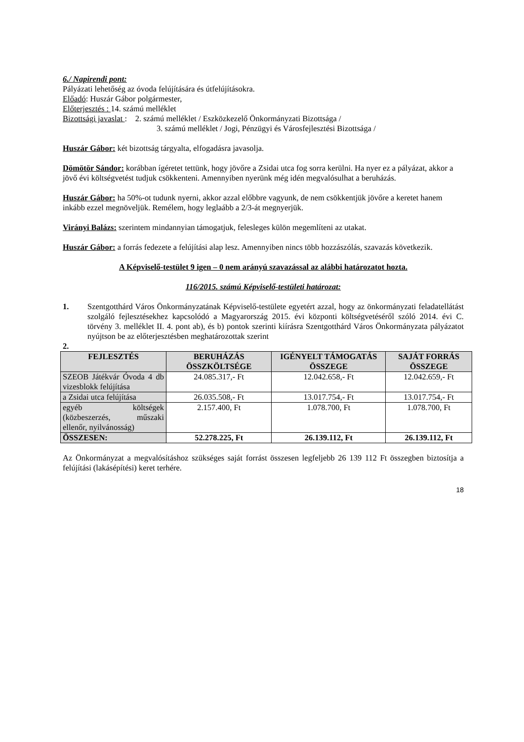6./ Napirendi pont:
Pályázati lehetőség az óvoda felújítására és útfelújításokra.
Előadó: Huszár Gábor polgármester,
Előterjesztés : 14. számú melléklet
Bizottsági javaslat : 2. számú melléklet / Eszközkezelő Önkormányzati Bizottsága /
3. számú melléklet / Jogi, Pénzügyi és Városfejlesztési Bizottsága /
Huszár Gábor: két bizottság tárgyalta, elfogadásra javasolja.
Dömötör Sándor: korábban ígéretet tettünk, hogy jövőre a Zsidai utca fog sorra kerülni. Ha nyer ez a pályázat, akkor a jövő évi költségvetést tudjuk csökkenteni. Amennyiben nyerünk még idén megvalósulhat a beruházás.
Huszár Gábor: ha 50%-ot tudunk nyerni, akkor azzal előbbre vagyunk, de nem csökkentjük jövőre a keretet hanem inkább ezzel megnöveljük. Remélem, hogy leglaább a 2/3-át megnyerjük.
Virányi Balázs: szerintem mindannyian támogatjuk, felesleges külön megemlíteni az utakat.
Huszár Gábor: a forrás fedezete a felújítási alap lesz. Amennyiben nincs több hozzászólás, szavazás következik.
A Képviselő-testület 9 igen – 0 nem arányú szavazással az alábbi határozatot hozta.
116/2015. számú Képviselő-testületi határozat:
1. Szentgotthárd Város Önkormányzatának Képviselő-testülete egyetért azzal, hogy az önkormányzati feladatellátást szolgáló fejlesztésekhez kapcsolódó a Magyarország 2015. évi központi költségvetéséről szóló 2014. évi C. törvény 3. melléklet II. 4. pont ab), és b) pontok szerinti kiírásra Szentgotthárd Város Önkormányzata pályázatot nyújtson be az előterjesztésben meghatározottak szerint
2.
| FEJLESZTÉS | BERUHÁZÁS ÖSSZKÖLTSÉGE | IGÉNYELT TÁMOGATÁS ÖSSZEGE | SAJÁT FORRÁS ÖSSZEGE |
| --- | --- | --- | --- |
| SZEOB Játékvár Óvoda 4 db vizesblokk felújítása | 24.085.317,- Ft | 12.042.658,- Ft | 12.042.659,- Ft |
| a Zsidai utca felújítása | 26.035.508,- Ft | 13.017.754,- Ft | 13.017.754,- Ft |
| egyéb költségek (közbeszerzés, műszaki ellenőr, nyilvánosság) | 2.157.400, Ft | 1.078.700, Ft | 1.078.700, Ft |
| ÖSSZESEN: | 52.278.225, Ft | 26.139.112, Ft | 26.139.112, Ft |
Az Önkormányzat a megvalósításhoz szükséges saját forrást összesen legfeljebb 26 139 112 Ft összegben biztosítja a felújítási (lakásépítési) keret terhére.
18